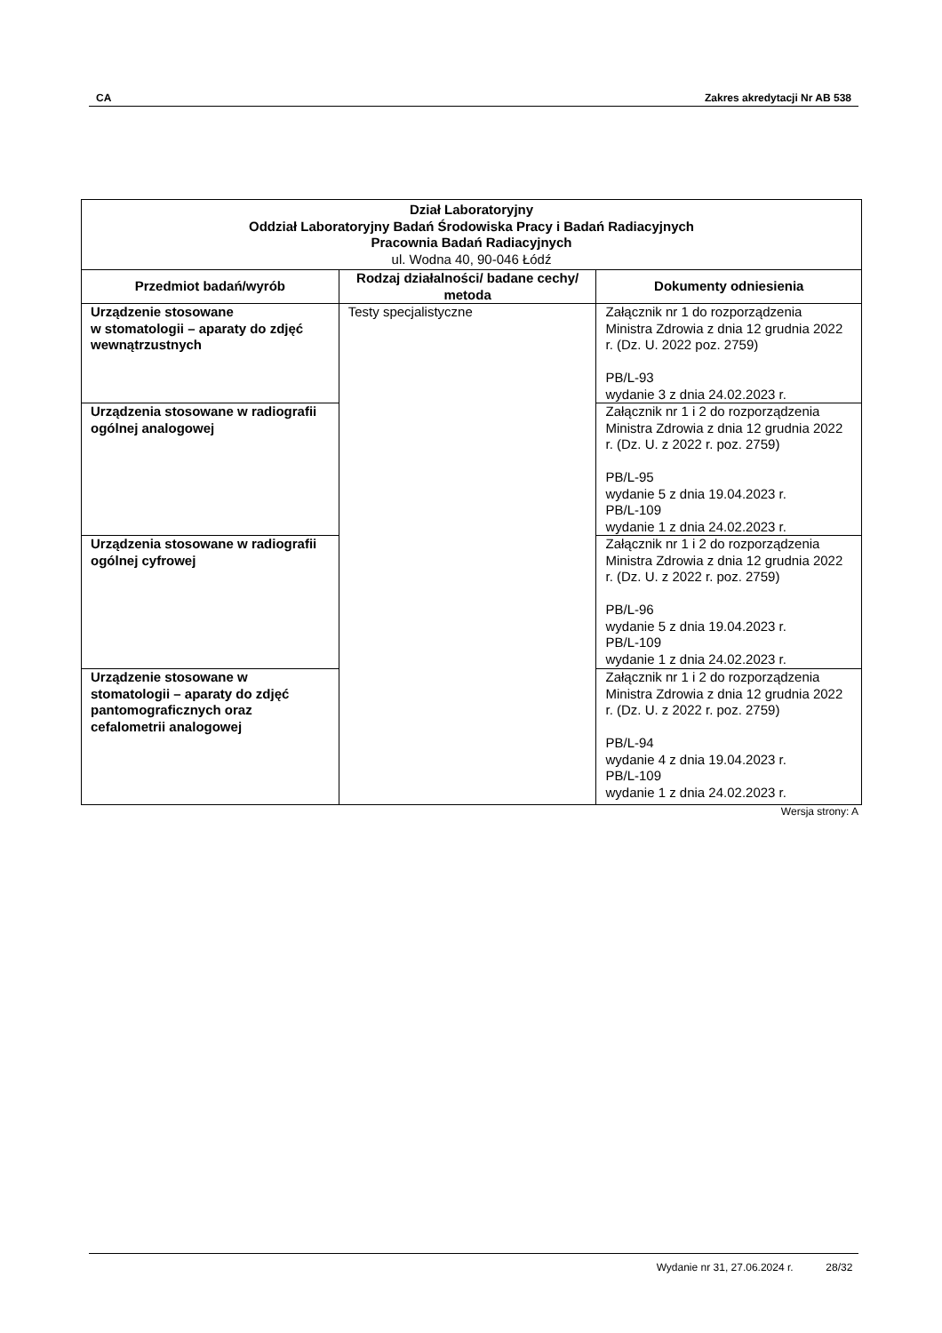CA Zakres akredytacji Nr AB 538
| Dział Laboratoryjny Oddział Laboratoryjny Badań Środowiska Pracy i Badań Radiacyjnych Pracownia Badań Radiacyjnych ul. Wodna 40, 90-046 Łódź | | |
| Przedmiot badań/wyrób | Rodzaj działalności/ badane cechy/ metoda | Dokumenty odniesienia |
| Urządzenie stosowane w stomatologii – aparaty do zdjęć wewnątrzustnych | Testy specjalistyczne | Załącznik nr 1 do rozporządzenia Ministra Zdrowia z dnia 12 grudnia 2022 r. (Dz. U. 2022 poz. 2759) PB/L-93 wydanie 3 z dnia 24.02.2023 r. |
| Urządzenia stosowane w radiografii ogólnej analogowej | | Załącznik nr 1 i 2 do rozporządzenia Ministra Zdrowia z dnia 12 grudnia 2022 r. (Dz. U. z 2022 r. poz. 2759) PB/L-95 wydanie 5 z dnia 19.04.2023 r. PB/L-109 wydanie 1 z dnia 24.02.2023 r. |
| Urządzenia stosowane w radiografii ogólnej cyfrowej | | Załącznik nr 1 i 2 do rozporządzenia Ministra Zdrowia z dnia 12 grudnia 2022 r. (Dz. U. z 2022 r. poz. 2759) PB/L-96 wydanie 5 z dnia 19.04.2023 r. PB/L-109 wydanie 1 z dnia 24.02.2023 r. |
| Urządzenie stosowane w stomatologii – aparaty do zdjęć pantomograficznych oraz cefalometrii analogowej | | Załącznik nr 1 i 2 do rozporządzenia Ministra Zdrowia z dnia 12 grudnia 2022 r. (Dz. U. z 2022 r. poz. 2759) PB/L-94 wydanie 4 z dnia 19.04.2023 r. PB/L-109 wydanie 1 z dnia 24.02.2023 r. |
Wersja strony: A
Wydanie nr 31, 27.06.2024 r. 28/32